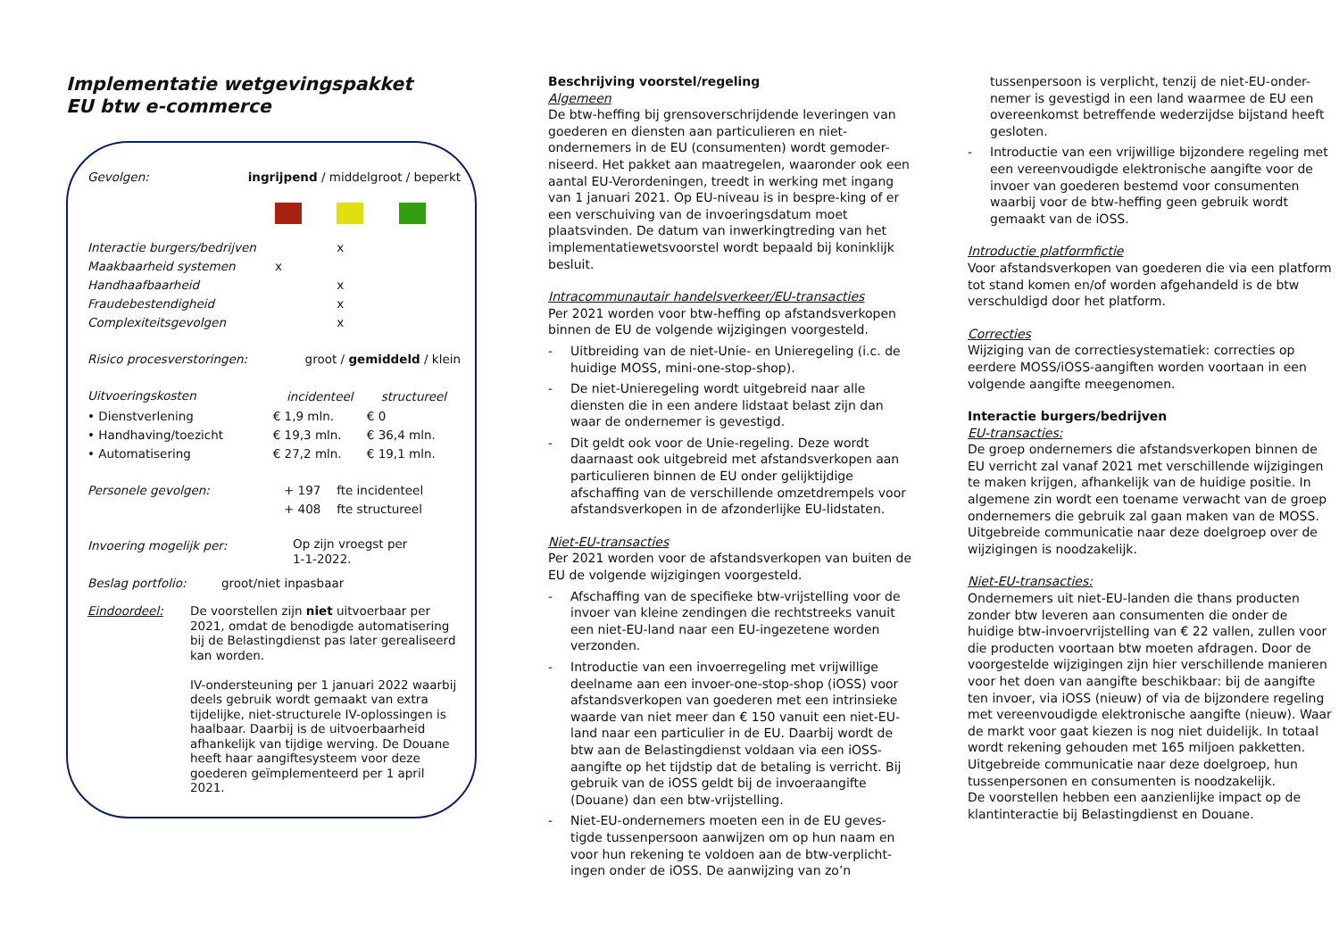Implementatie wetgevingspakket
EU btw e-commerce
| Gevolgen: | ingrijpend / middelgroot / beperkt |
| Interactie burgers/bedrijven | | x | |
| Maakbaarheid systemen | x | | |
| Handhaafbaarheid | | x | |
| Fraudebestendigheid | | x | |
| Complexiteitsgevolgen | | x | |
| Risico procesverstoringen: | groot / gemiddeld / klein |
| Uitvoeringskosten | incidenteel | structureel |
| • Dienstverlening | € 1,9 mln. | € 0 |
| • Handhaving/toezicht | € 19,3 mln. | € 36,4 mln. |
| • Automatisering | € 27,2 mln. | € 19,1 mln. |
| Personele gevolgen: | + 197 | fte incidenteel |
| | + 408 | fte structureel |
| Invoering mogelijk per: | Op zijn vroegst per 1-1-2022. |
| Beslag portfolio: | groot/niet inpasbaar |
| Eindoordeel: | De voorstellen zijn niet uitvoerbaar per 2021, omdat de benodigde automatisering bij de Belastingdienst pas later gerealiseerd kan worden. IV-ondersteuning per 1 januari 2022 waarbij deels gebruik wordt gemaakt van extra tijdelijke, niet-structurele IV-oplossingen is haalbaar. Daarbij is de uitvoerbaarheid afhankelijk van tijdige werving. De Douane heeft haar aangiftesysteem voor deze goederen geïmplementeerd per 1 april 2021. |
Beschrijving voorstel/regeling
Algemeen
De btw-heffing bij grensoverschrijdende leveringen van goederen en diensten aan particulieren en niet-ondernemers in de EU (consumenten) wordt gemoder-niseerd. Het pakket aan maatregelen, waaronder ook een aantal EU-Verordeningen, treedt in werking met ingang van 1 januari 2021. Op EU-niveau is in bespre-king of er een verschuiving van de invoeringsdatum moet plaatsvinden. De datum van inwerkingtreding van het implementatiewetsvoorstel wordt bepaald bij koninklijk besluit.
Intracommunautair handelsverkeer/EU-transacties
Per 2021 worden voor btw-heffing op afstandsverkopen binnen de EU de volgende wijzigingen voorgesteld.
- Uitbreiding van de niet-Unie- en Unieregeling (i.c. de huidige MOSS, mini-one-stop-shop).
- De niet-Unieregeling wordt uitgebreid naar alle diensten die in een andere lidstaat belast zijn dan waar de ondernemer is gevestigd.
- Dit geldt ook voor de Unie-regeling. Deze wordt daarnaast ook uitgebreid met afstandsverkopen aan particulieren binnen de EU onder gelijktijdige afschaffing van de verschillende omzetdrempels voor afstandsverkopen in de afzonderlijke EU-lidstaten.
Niet-EU-transacties
Per 2021 worden voor de afstandsverkopen van buiten de EU de volgende wijzigingen voorgesteld.
- Afschaffing van de specifieke btw-vrijstelling voor de invoer van kleine zendingen die rechtstreeks vanuit een niet-EU-land naar een EU-ingezetene worden verzonden.
- Introductie van een invoerregeling met vrijwillige deelname aan een invoer-one-stop-shop (iOSS) voor afstandsverkopen van goederen met een intrinsieke waarde van niet meer dan € 150 vanuit een niet-EU-land naar een particulier in de EU. Daarbij wordt de btw aan de Belastingdienst voldaan via een iOSS-aangifte op het tijdstip dat de betaling is verricht. Bij gebruik van de iOSS geldt bij de invoeraangifte (Douane) dan een btw-vrijstelling.
- Niet-EU-ondernemers moeten een in de EU geves-tigde tussenpersoon aanwijzen om op hun naam en voor hun rekening te voldoen aan de btw-verplicht-ingen onder de iOSS. De aanwijzing van zo’n
tussenpersoon is verplicht, tenzij de niet-EU-onder-nemer is gevestigd in een land waarmee de EU een overeenkomst betreffende wederzijdse bijstand heeft gesloten.
- Introductie van een vrijwillige bijzondere regeling met een vereenvoudigde elektronische aangifte voor de invoer van goederen bestemd voor consumenten waarbij voor de btw-heffing geen gebruik wordt gemaakt van de iOSS.
Introductie platformfictie
Voor afstandsverkopen van goederen die via een platform tot stand komen en/of worden afgehandeld is de btw verschuldigd door het platform.
Correcties
Wijziging van de correctiesystematiek: correcties op eerdere MOSS/iOSS-aangiften worden voortaan in een volgende aangifte meegenomen.
Interactie burgers/bedrijven
EU-transacties:
De groep ondernemers die afstandsverkopen binnen de EU verricht zal vanaf 2021 met verschillende wijzigingen te maken krijgen, afhankelijk van de huidige positie. In algemene zin wordt een toename verwacht van de groep ondernemers die gebruik zal gaan maken van de MOSS. Uitgebreide communicatie naar deze doelgroep over de wijzigingen is noodzakelijk.
Niet-EU-transacties:
Ondernemers uit niet-EU-landen die thans producten zonder btw leveren aan consumenten die onder de huidige btw-invoervrijstelling van € 22 vallen, zullen voor die producten voortaan btw moeten afdragen. Door de voorgestelde wijzigingen zijn hier verschillende manieren voor het doen van aangifte beschikbaar: bij de aangifte ten invoer, via iOSS (nieuw) of via de bijzondere regeling met vereenvoudigde elektronische aangifte (nieuw). Waar de markt voor gaat kiezen is nog niet duidelijk. In totaal wordt rekening gehouden met 165 miljoen pakketten. Uitgebreide communicatie naar deze doelgroep, hun tussenpersonen en consumenten is noodzakelijk.
De voorstellen hebben een aanzienlijke impact op de klantinteractie bij Belastingdienst en Douane.